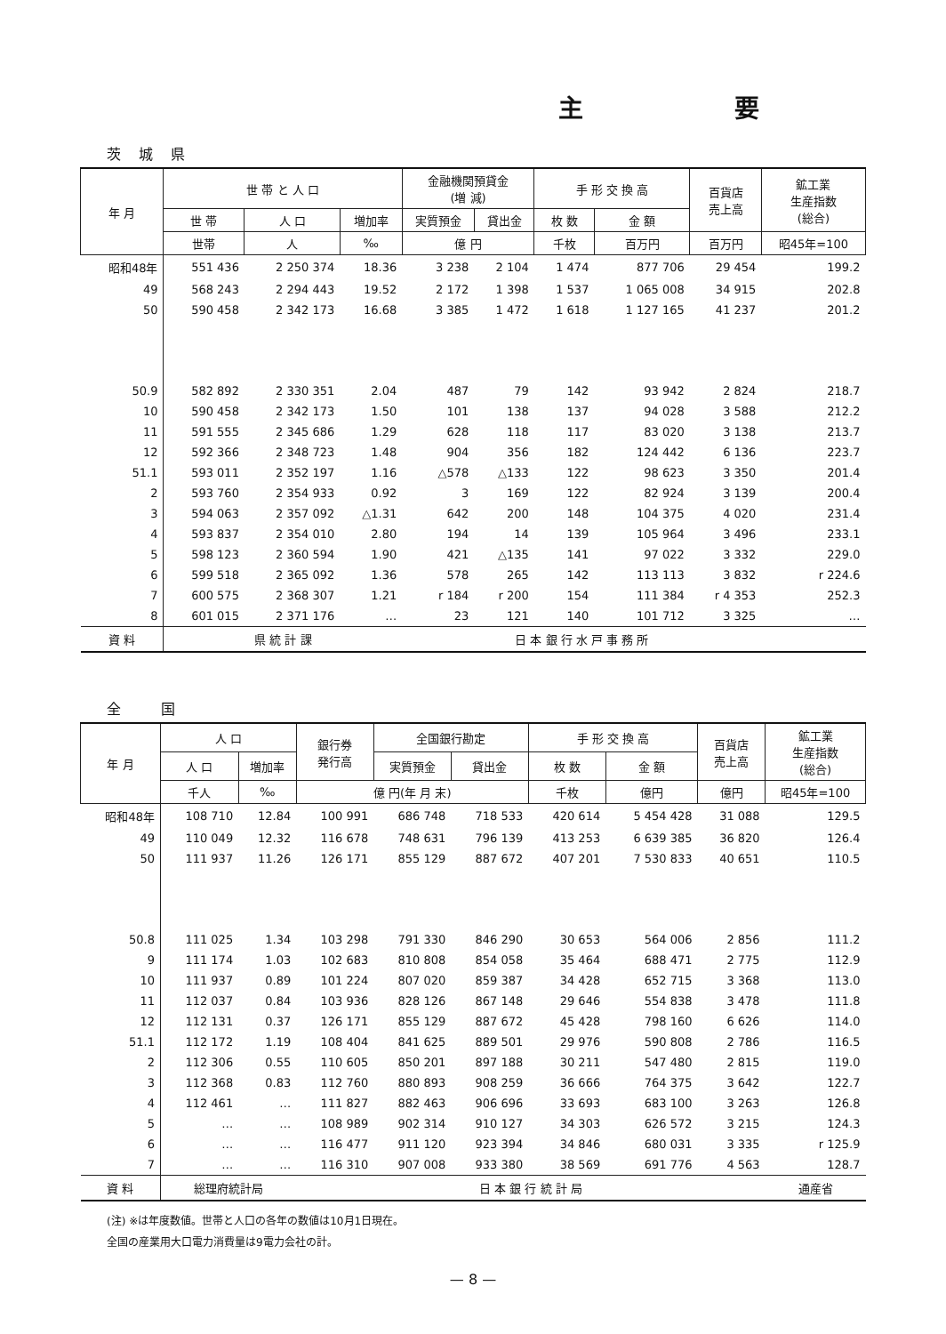主 要
茨城県
| 年 月 | 世 帯 と 人 口 | | | 金融機関預貸金 (増 減) | | 手 形 交 換 高 | | 百貨店 売上高 | 鉱工業 生産指数 (総合) |
| --- | --- | --- | --- | --- | --- | --- | --- | --- | --- |
| | 世 帯 | 人 口 | 増加率 | 実質預金 | 貸出金 | 枚 数 | 金 額 | | |
| | 世帯 | 人 | ‰ | 億 円 | | 千枚 | 百万円 | 百万円 | 昭45年=100 |
| 昭和48年 | 551 436 | 2 250 374 | 18.36 | 3 238 | 2 104 | 1 474 | 877 706 | 29 454 | 199.2 |
| 49 | 568 243 | 2 294 443 | 19.52 | 2 172 | 1 398 | 1 537 | 1 065 008 | 34 915 | 202.8 |
| 50 | 590 458 | 2 342 173 | 16.68 | 3 385 | 1 472 | 1 618 | 1 127 165 | 41 237 | 201.2 |
| 50.9 | 582 892 | 2 330 351 | 2.04 | 487 | 79 | 142 | 93 942 | 2 824 | 218.7 |
| 10 | 590 458 | 2 342 173 | 1.50 | 101 | 138 | 137 | 94 028 | 3 588 | 212.2 |
| 11 | 591 555 | 2 345 686 | 1.29 | 628 | 118 | 117 | 83 020 | 3 138 | 213.7 |
| 12 | 592 366 | 2 348 723 | 1.48 | 904 | 356 | 182 | 124 442 | 6 136 | 223.7 |
| 51.1 | 593 011 | 2 352 197 | 1.16 | △578 | △133 | 122 | 98 623 | 3 350 | 201.4 |
| 2 | 593 760 | 2 354 933 | 0.92 | 3 | 169 | 122 | 82 924 | 3 139 | 200.4 |
| 3 | 594 063 | 2 357 092 | △1.31 | 642 | 200 | 148 | 104 375 | 4 020 | 231.4 |
| 4 | 593 837 | 2 354 010 | 2.80 | 194 | 14 | 139 | 105 964 | 3 496 | 233.1 |
| 5 | 598 123 | 2 360 594 | 1.90 | 421 | △135 | 141 | 97 022 | 3 332 | 229.0 |
| 6 | 599 518 | 2 365 092 | 1.36 | 578 | 265 | 142 | 113 113 | 3 832 | r 224.6 |
| 7 | 600 575 | 2 368 307 | 1.21 | r 184 | r 200 | 154 | 111 384 | r 4 353 | 252.3 |
| 8 | 601 015 | 2 371 176 | … | 23 | 121 | 140 | 101 712 | 3 325 | … |
| 資 料 | 県 統 計 課 | | | 日 本 銀 行 水 戸 事 務 所 | | | | | |
全 国
| 年 月 | 人 口 | | 銀行券 発行高 | 全国銀行勘定 | | 手 形 交 換 高 | | 百貨店 売上高 | 鉱工業 生産指数 (総合) |
| --- | --- | --- | --- | --- | --- | --- | --- | --- | --- |
| | 人 口 | 増加率 | | 実質預金 | 貸出金 | 枚 数 | 金 額 | | |
| | 千人 | ‰ | 億 円(年 月 末) | | | 千枚 | 億円 | 億円 | 昭45年=100 |
| 昭和48年 | 108 710 | 12.84 | 100 991 | 686 748 | 718 533 | 420 614 | 5 454 428 | 31 088 | 129.5 |
| 49 | 110 049 | 12.32 | 116 678 | 748 631 | 796 139 | 413 253 | 6 639 385 | 36 820 | 126.4 |
| 50 | 111 937 | 11.26 | 126 171 | 855 129 | 887 672 | 407 201 | 7 530 833 | 40 651 | 110.5 |
| 50.8 | 111 025 | 1.34 | 103 298 | 791 330 | 846 290 | 30 653 | 564 006 | 2 856 | 111.2 |
| 9 | 111 174 | 1.03 | 102 683 | 810 808 | 854 058 | 35 464 | 688 471 | 2 775 | 112.9 |
| 10 | 111 937 | 0.89 | 101 224 | 807 020 | 859 387 | 34 428 | 652 715 | 3 368 | 113.0 |
| 11 | 112 037 | 0.84 | 103 936 | 828 126 | 867 148 | 29 646 | 554 838 | 3 478 | 111.8 |
| 12 | 112 131 | 0.37 | 126 171 | 855 129 | 887 672 | 45 428 | 798 160 | 6 626 | 114.0 |
| 51.1 | 112 172 | 1.19 | 108 404 | 841 625 | 889 501 | 29 976 | 590 808 | 2 786 | 116.5 |
| 2 | 112 306 | 0.55 | 110 605 | 850 201 | 897 188 | 30 211 | 547 480 | 2 815 | 119.0 |
| 3 | 112 368 | 0.83 | 112 760 | 880 893 | 908 259 | 36 666 | 764 375 | 3 642 | 122.7 |
| 4 | 112 461 | … | 111 827 | 882 463 | 906 696 | 33 693 | 683 100 | 3 263 | 126.8 |
| 5 | … | … | 108 989 | 902 314 | 910 127 | 34 303 | 626 572 | 3 215 | 124.3 |
| 6 | … | … | 116 477 | 911 120 | 923 394 | 34 846 | 680 031 | 3 335 | r 125.9 |
| 7 | … | … | 116 310 | 907 008 | 933 380 | 38 569 | 691 776 | 4 563 | 128.7 |
| 資 料 | 総理府統計局 | | 日 本 銀 行 統 計 局 | | | | | | 通産省 |
(注) ※は年度数値。世帯と人口の各年の数値は10月1日現在。
全国の産業用大口電力消費量は9電力会社の計。
— 8 —